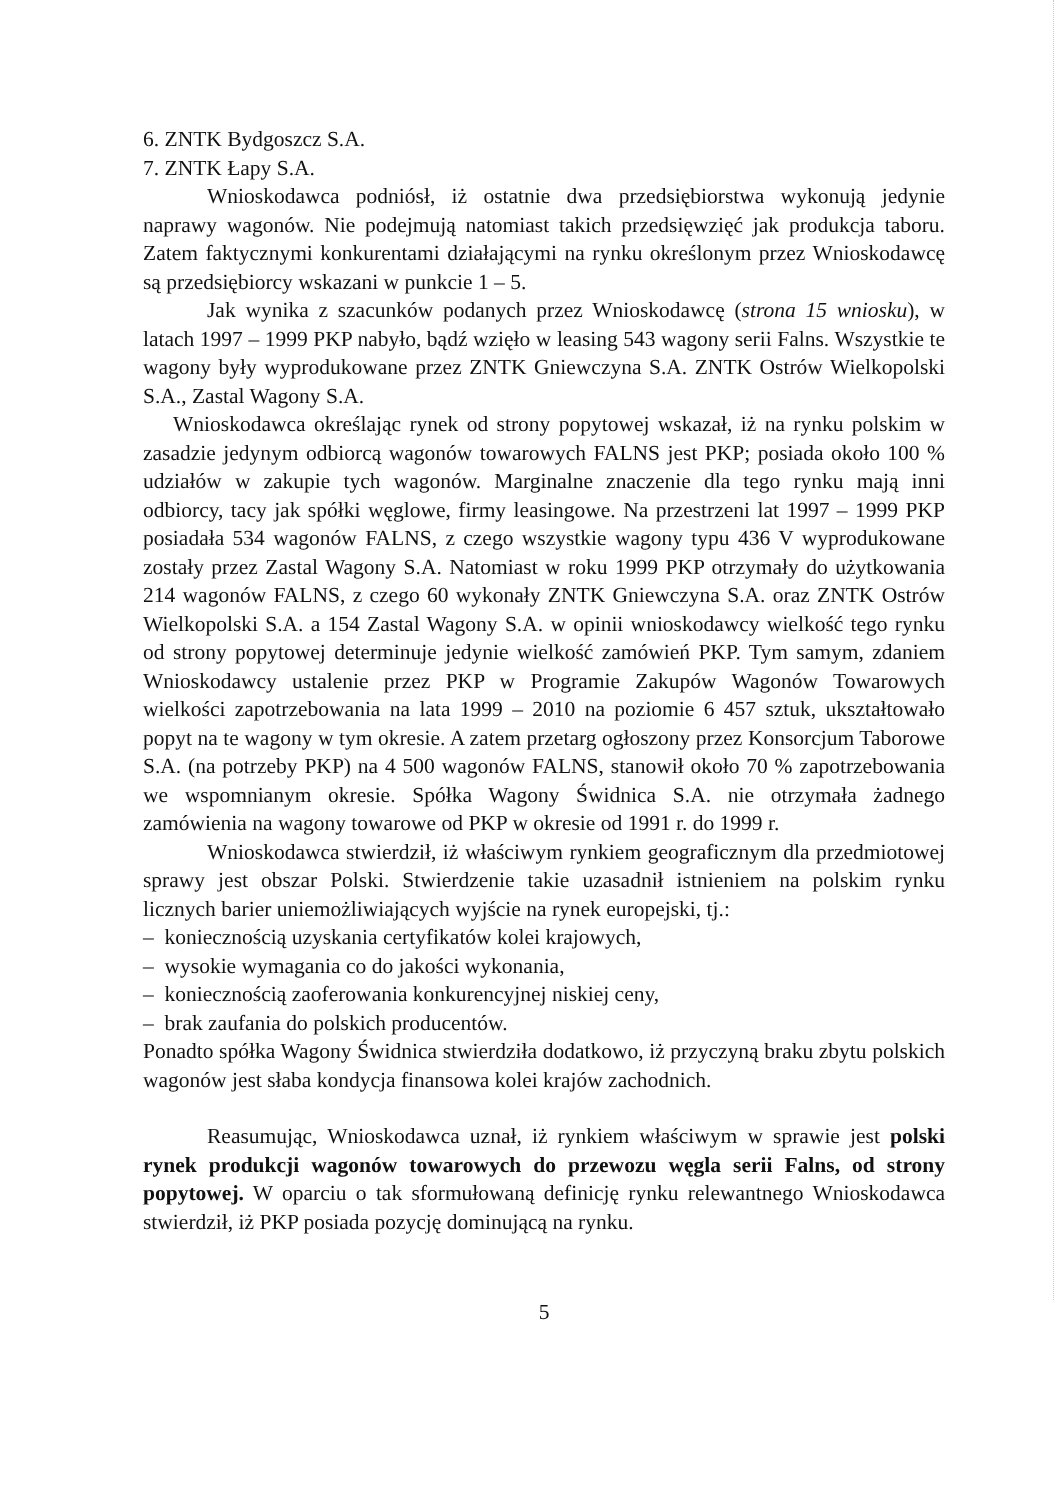6. ZNTK Bydgoszcz S.A.
7. ZNTK Łapy S.A.
Wnioskodawca podniósł, iż ostatnie dwa przedsiębiorstwa wykonują jedynie naprawy wagonów. Nie podejmują natomiast takich przedsięwzięć jak produkcja taboru. Zatem faktycznymi konkurentami działającymi na rynku określonym przez Wnioskodawcę są przedsiębiorcy wskazani w punkcie 1 – 5.
Jak wynika z szacunków podanych przez Wnioskodawcę (strona 15 wniosku), w latach 1997 – 1999 PKP nabyło, bądź wzięło w leasing 543 wagony serii Falns. Wszystkie te wagony były wyprodukowane przez ZNTK Gniewczyna S.A. ZNTK Ostrów Wielkopolski S.A., Zastal Wagony S.A.
Wnioskodawca określając rynek od strony popytowej wskazał, iż na rynku polskim w zasadzie jedynym odbiorcą wagonów towarowych FALNS jest PKP; posiada około 100 % udziałów w zakupie tych wagonów. Marginalne znaczenie dla tego rynku mają inni odbiorcy, tacy jak spółki węglowe, firmy leasingowe. Na przestrzeni lat 1997 – 1999 PKP posiadała 534 wagonów FALNS, z czego wszystkie wagony typu 436 V wyprodukowane zostały przez Zastal Wagony S.A. Natomiast w roku 1999 PKP otrzymały do użytkowania 214 wagonów FALNS, z czego 60 wykonały ZNTK Gniewczyna S.A. oraz ZNTK Ostrów Wielkopolski S.A. a 154 Zastal Wagony S.A. w opinii wnioskodawcy wielkość tego rynku od strony popytowej determinuje jedynie wielkość zamówień PKP. Tym samym, zdaniem Wnioskodawcy ustalenie przez PKP w Programie Zakupów Wagonów Towarowych wielkości zapotrzebowania na lata 1999 – 2010 na poziomie 6 457 sztuk, ukształtowało popyt na te wagony w tym okresie. A zatem przetarg ogłoszony przez Konsorcjum Taborowe S.A. (na potrzeby PKP) na 4 500 wagonów FALNS, stanowił około 70 % zapotrzebowania we wspomnianym okresie. Spółka Wagony Świdnica S.A. nie otrzymała żadnego zamówienia na wagony towarowe od PKP w okresie od 1991 r. do 1999 r.
Wnioskodawca stwierdził, iż właściwym rynkiem geograficznym dla przedmiotowej sprawy jest obszar Polski. Stwierdzenie takie uzasadnił istnieniem na polskim rynku licznych barier uniemożliwiających wyjście na rynek europejski, tj.:
– koniecznością uzyskania certyfikatów kolei krajowych,
– wysokie wymagania co do jakości wykonania,
– koniecznością zaoferowania konkurencyjnej niskiej ceny,
– brak zaufania do polskich producentów.
Ponadto spółka Wagony Świdnica stwierdziła dodatkowo, iż przyczyną braku zbytu polskich wagonów jest słaba kondycja finansowa kolei krajów zachodnich.
Reasumując, Wnioskodawca uznał, iż rynkiem właściwym w sprawie jest polski rynek produkcji wagonów towarowych do przewozu węgla serii Falns, od strony popytowej. W oparciu o tak sformułowaną definicję rynku relewantnego Wnioskodawca stwierdził, iż PKP posiada pozycję dominującą na rynku.
5